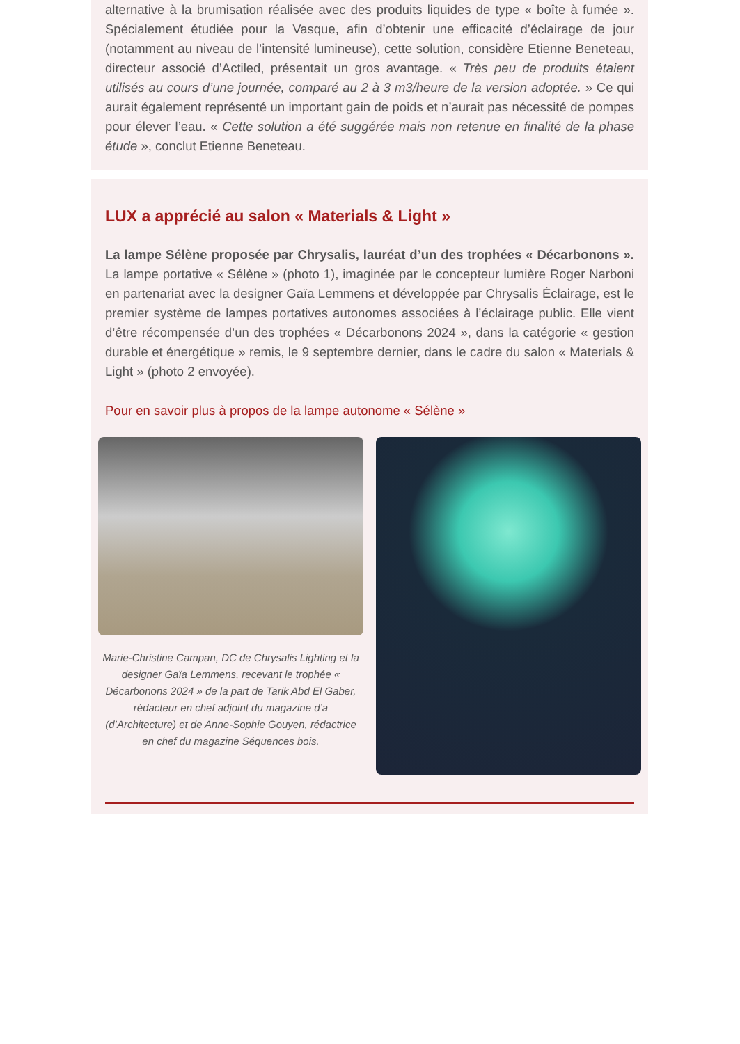alternative à la brumisation réalisée avec des produits liquides de type « boîte à fumée ». Spécialement étudiée pour la Vasque, afin d’obtenir une efficacité d’éclairage de jour (notamment au niveau de l’intensité lumineuse), cette solution, considère Etienne Beneteau, directeur associé d’Actiled, présentait un gros avantage. « Très peu de produits étaient utilisés au cours d’une journée, comparé au 2 à 3 m3/heure de la version adoptée. » Ce qui aurait également représenté un important gain de poids et n’aurait pas nécessité de pompes pour élever l’eau. « Cette solution a été suggérée mais non retenue en finalité de la phase étude », conclut Etienne Beneteau.
LUX a apprécié au salon « Materials & Light »
La lampe Sélène proposée par Chrysalis, lauréat d’un des trophées « Décarbonons ». La lampe portative « Sélène » (photo 1), imaginée par le concepteur lumière Roger Narboni en partenariat avec la designer Gaïa Lemmens et développée par Chrysalis Éclairage, est le premier système de lampes portatives autonomes associées à l’éclairage public. Elle vient d’être récompensée d’un des trophées « Décarbonons 2024 », dans la catégorie « gestion durable et énergétique » remis, le 9 septembre dernier, dans le cadre du salon « Materials & Light » (photo 2 envoyée).
Pour en savoir plus à propos de la lampe autonome « Sélène »
Marie-Christine Campan, DC de Chrysalis Lighting et la designer Gaïa Lemmens, recevant le trophée « Décarbonons 2024 » de la part de Tarik Abd El Gaber, rédacteur en chef adjoint du magazine d’a (d’Architecture) et de Anne-Sophie Gouyen, rédactrice en chef du magazine Séquences bois.